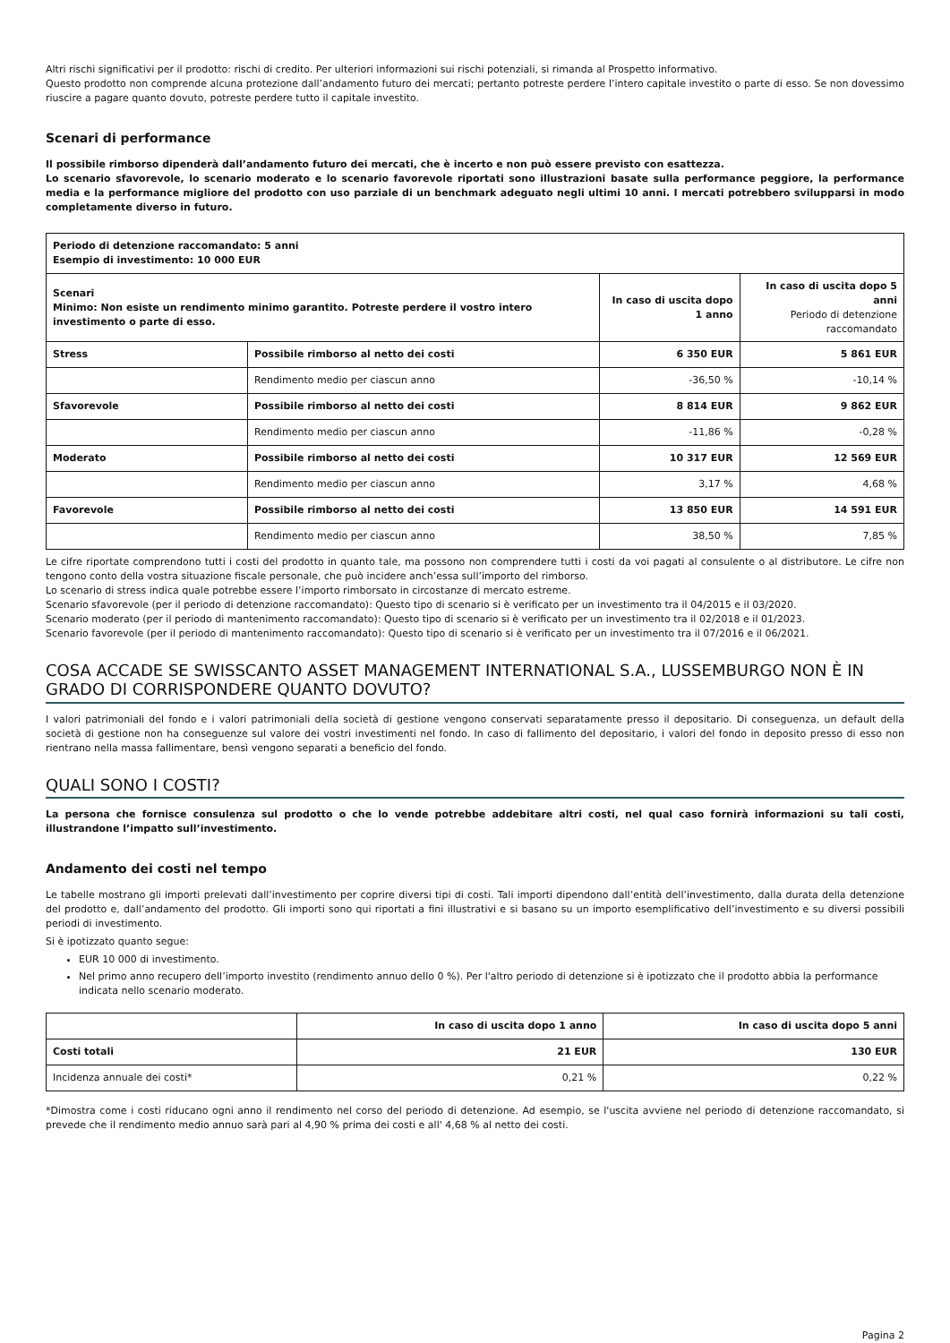Altri rischi significativi per il prodotto: rischi di credito. Per ulteriori informazioni sui rischi potenziali, si rimanda al Prospetto informativo.
Questo prodotto non comprende alcuna protezione dall’andamento futuro dei mercati; pertanto potreste perdere l’intero capitale investito o parte di esso. Se non dovessimo riuscire a pagare quanto dovuto, potreste perdere tutto il capitale investito.
Scenari di performance
Il possibile rimborso dipenderà dall’andamento futuro dei mercati, che è incerto e non può essere previsto con esattezza.
Lo scenario sfavorevole, lo scenario moderato e lo scenario favorevole riportati sono illustrazioni basate sulla performance peggiore, la performance media e la performance migliore del prodotto con uso parziale di un benchmark adeguato negli ultimi 10 anni. I mercati potrebbero svilupparsi in modo completamente diverso in futuro.
| Periodo di detenzione raccomandato: 5 anni Esempio di investimento: 10 000 EUR | | | |
| Scenari Minimo: Non esiste un rendimento minimo garantito. Potreste perdere il vostro intero investimento o parte di esso. | | In caso di uscita dopo 1 anno | In caso di uscita dopo 5 anni Periodo di detenzione raccomandato |
| Stress | Possibile rimborso al netto dei costi | 6 350 EUR | 5 861 EUR |
| | Rendimento medio per ciascun anno | -36,50 % | -10,14 % |
| Sfavorevole | Possibile rimborso al netto dei costi | 8 814 EUR | 9 862 EUR |
| | Rendimento medio per ciascun anno | -11,86 % | -0,28 % |
| Moderato | Possibile rimborso al netto dei costi | 10 317 EUR | 12 569 EUR |
| | Rendimento medio per ciascun anno | 3,17 % | 4,68 % |
| Favorevole | Possibile rimborso al netto dei costi | 13 850 EUR | 14 591 EUR |
| | Rendimento medio per ciascun anno | 38,50 % | 7,85 % |
Le cifre riportate comprendono tutti i costi del prodotto in quanto tale, ma possono non comprendere tutti i costi da voi pagati al consulente o al distributore. Le cifre non tengono conto della vostra situazione fiscale personale, che può incidere anch’essa sull’importo del rimborso.
Lo scenario di stress indica quale potrebbe essere l’importo rimborsato in circostanze di mercato estreme.
Scenario sfavorevole (per il periodo di detenzione raccomandato): Questo tipo di scenario si è verificato per un investimento tra il 04/2015 e il 03/2020.
Scenario moderato (per il periodo di mantenimento raccomandato): Questo tipo di scenario si è verificato per un investimento tra il 02/2018 e il 01/2023.
Scenario favorevole (per il periodo di mantenimento raccomandato): Questo tipo di scenario si è verificato per un investimento tra il 07/2016 e il 06/2021.
COSA ACCADE SE SWISSCANTO ASSET MANAGEMENT INTERNATIONAL S.A., LUSSEMBURGO NON È IN GRADO DI CORRISPONDERE QUANTO DOVUTO?
I valori patrimoniali del fondo e i valori patrimoniali della società di gestione vengono conservati separatamente presso il depositario. Di conseguenza, un default della società di gestione non ha conseguenze sul valore dei vostri investimenti nel fondo. In caso di fallimento del depositario, i valori del fondo in deposito presso di esso non rientrano nella massa fallimentare, bensì vengono separati a beneficio del fondo.
QUALI SONO I COSTI?
La persona che fornisce consulenza sul prodotto o che lo vende potrebbe addebitare altri costi, nel qual caso fornirà informazioni su tali costi, illustrandone l’impatto sull’investimento.
Andamento dei costi nel tempo
Le tabelle mostrano gli importi prelevati dall’investimento per coprire diversi tipi di costi. Tali importi dipendono dall’entità dell’investimento, dalla durata della detenzione del prodotto e, dall’andamento del prodotto. Gli importi sono qui riportati a fini illustrativi e si basano su un importo esemplificativo dell’investimento e su diversi possibili periodi di investimento.
Si è ipotizzato quanto segue:
EUR 10 000 di investimento.
Nel primo anno recupero dell’importo investito (rendimento annuo dello 0 %). Per l'altro periodo di detenzione si è ipotizzato che il prodotto abbia la performance indicata nello scenario moderato.
| | In caso di uscita dopo 1 anno | In caso di uscita dopo 5 anni |
| --- | --- | --- |
| Costi totali | 21 EUR | 130 EUR |
| Incidenza annuale dei costi* | 0,21 % | 0,22 % |
*Dimostra come i costi riducano ogni anno il rendimento nel corso del periodo di detenzione. Ad esempio, se l'uscita avviene nel periodo di detenzione raccomandato, si prevede che il rendimento medio annuo sarà pari al 4,90 % prima dei costi e all' 4,68 % al netto dei costi.
Pagina 2